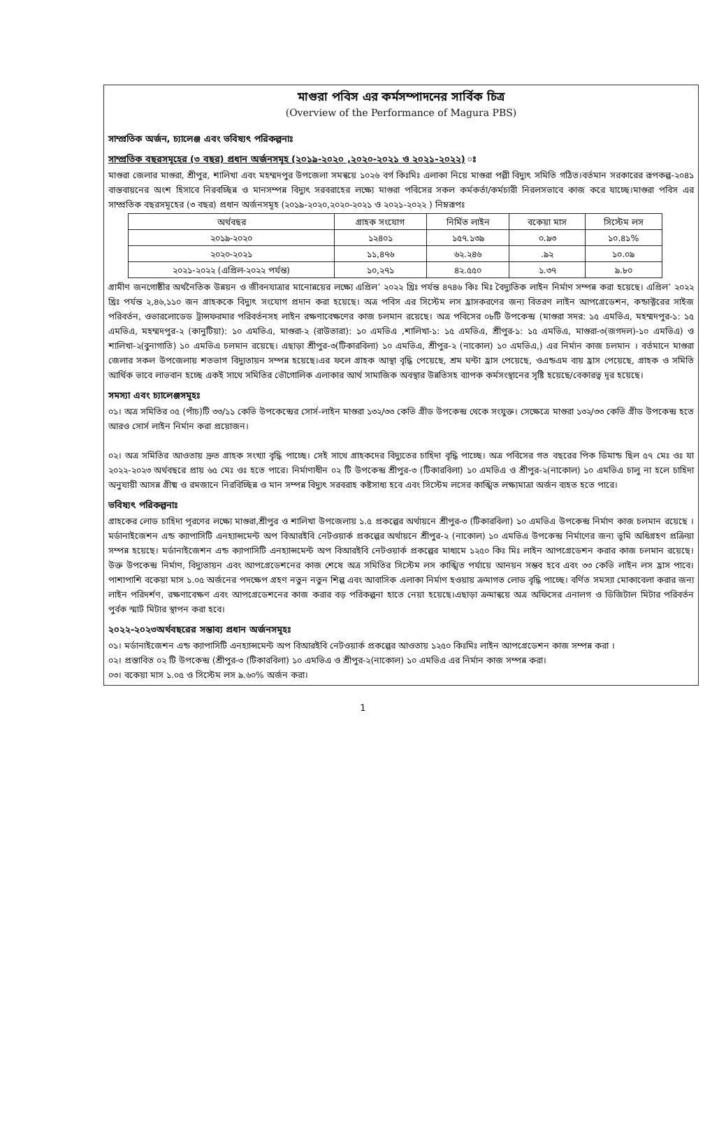মাগুরা পবিস এর কর্মসম্পাদনের সার্বিক চিত্র
(Overview of the Performance of Magura PBS)
সাম্প্রতিক অর্জন, চ্যালেঞ্জ এবং ভবিষ্যৎ পরিকল্পনাঃ
সাম্প্রতিক বছরসমূহের (৩ বছর) প্রধান অর্জনসমূহ (২০১৯-২০২০ ,২০২০-২০২১ ও ২০২১-২০২২) ঃ
মাগুরা জেলার মাগুরা, শ্রীপুর, শালিখা এবং মহম্মদপুর উপজেলা সমন্বয়ে ১০২৬ বর্গ কিঃমিঃ এলাকা নিয়ে মাগুরা পল্লী বিদ্যুৎ সমিতি গঠিত।বর্তমান সরকারের রূপকল্প-২০৪১ বাস্তবায়নের অংশ হিসাবে নিরবচ্ছিন্ন ও মানসম্পন্ন বিদ্যুৎ সরবরাহের লক্ষ্যে মাগুরা পবিসের সকল কর্মকর্তা/কর্মচারী নিরলসভাবে কাজ করে যাচ্ছে।মাগুরা পবিস এর সাম্প্রতিক বছরসমূহের (৩ বছর) প্রধান অর্জনসমূহ (২০১৯-২০২০,২০২০-২০২১ ও ২০২১-২০২২ ) নিম্নরূপঃ
| অর্থবছর | গ্রাহক সংযোগ | নির্মিত লাইন | বকেয়া মাস | সিস্টেম লস |
| --- | --- | --- | --- | --- |
| ২০১৯-২০২০ | ১২৪০১ | ১৫৭.১৩৯ | ০.৯৩ | ১০.৪১% |
| ২০২০-২০২১ | ১১,৪৭৬ | ৬২.২৪৬ | .৯২ | ১০.০৯ |
| ২০২১-২০২২ (এপ্রিল-২০২২ পর্যন্ত) | ১০,২৭১ | ৪২.৫৫০ | ১.৩৭ | ৯.৮০ |
গ্রামীণ জনগোষ্ঠীর অর্থনৈতিক উন্নয়ন ও জীবনযাত্রার মানোন্নয়ের লক্ষ্যে এপ্রিল’ ২০২২ খ্রিঃ পর্যন্ত ৪৭৪৬ কিঃ মিঃ বৈদ্যুতিক লাইন নির্মাণ সম্পন্ন করা হয়েছে। এপ্রিল’ ২০২২ খ্রিঃ পর্যন্ত ২,৪৬,১১০ জন গ্রাহককে বিদ্যুৎ সংযোগ প্রদান করা হয়েছে। অত্র পবিস এর সিস্টেম লস হ্রাসকরণের জন্য বিতরণ লাইন আপগ্রেডেশন, কন্ডাক্টরের সাইজ পরিবর্তন, ওভারলোডেড ট্রান্সফরমার পরিবর্তনসহ লাইন রক্ষণাবেক্ষণের কাজ চলমান রয়েছে। অত্র পবিসের ০৮টি উপকেন্দ্র (মাগুরা সদর: ১৫ এমভিএ, মহম্মদপুর-১: ১৫ এমভিএ, মহম্মদপুর-২ (কানুটিয়া): ১০ এমভিএ, মাগুরা-২ (রাউতারা): ১০ এমভিএ ,শালিখা-১: ১৫ এমভিএ, শ্রীপুর-১: ১৫ এমভিএ, মাগুরা-৩(জগদল)-১০ এমভিএ) ও শালিখা-২(বুনাগাতি) ১০ এমভিএ চলমান রয়েছে। এছাড়া শ্রীপুর-৩(টিকারবিলা) ১০ এমভিএ, শ্রীপুর-২ (নাকোল) ১০ এমভিএ,) এর নির্মান কাজ চলমান । বর্তমানে মাগুরা জেলার সকল উপজেলায় শতভাগ বিদ্যুতায়ন সম্পন্ন হয়েছে।এর ফলে গ্রাহক আস্থা বৃদ্ধি পেয়েছে, শ্রম ঘন্টা হ্রাস পেয়েছে, ওএন্ডএম ব্যয় হ্রাস পেয়েছে, গ্রাহক ও সমিতি আর্থিক ভাবে লাভবান হচ্ছে একই সাথে সমিতির ভৌগোলিক এলাকার আর্থ সামাজিক অবস্থার উন্নতিসহ ব্যাপক কর্মসংস্থানের সৃষ্টি হয়েছে/বেকারত্ব দূর হয়েছে।
সমস্যা এবং চ্যালেঞ্জসমূহঃ
০১। অত্র সমিতির ০৫ (পাঁচ)টি ৩৩/১১ কেভি উপকেন্দ্রের সোর্স-লাইন মাগুরা ১৩২/৩৩ কেভি গ্রীড উপকেন্দ্র থেকে সংযুক্ত। সেক্ষেত্রে মাগুরা ১৩২/৩৩ কেভি গ্রীড উপকেন্দ্র হতে আরও সোর্স লাইন নির্মান করা প্রয়োজন।
০২। অত্র সমিতির আওতায় দ্রুত গ্রাহক সংখ্যা বৃদ্ধি পাচ্ছে। সেই সাথে গ্রাহকদের বিদ্যুতের চাহিদা বৃদ্ধি পাচ্ছে। অত্র পবিসের গত বছরের পিক ডিমান্ড ছিল ৫৭ মেঃ ওঃ যা ২০২২-২০২৩ অর্থবছরে প্রায় ৬৫ মেঃ ওঃ হতে পারে। নির্মাণাধীন ০২ টি উপকেন্দ্র শ্রীপুর-৩ (টিকারবিলা) ১০ এমভিএ ও শ্রীপুর-২(নাকোল) ১০ এমভিএ চালু না হলে চাহিদা অনুযায়ী আসন্ন গ্রীষ্ম ও রমজানে নিরবিচ্ছিন্ন ও মান সম্পন্ন বিদ্যুৎ সরবরাহ কষ্টসাধ্য হবে এবং সিস্টেম লসের কাঙ্খিত লক্ষ্যমাত্রা অর্জন ব্যহত হতে পারে।
ভবিষ্যৎ পরিকল্পনাঃ
গ্রাহকের লোড চাহিদা পূরণের লক্ষ্যে মাগুরা,শ্রীপুর ও শালিখা উপজেলায় ১.৫ প্রকল্পের অর্থায়নে শ্রীপুর-৩ (টিকারবিলা) ১০ এমভিএ উপকেন্দ্র নির্মাণ কাজ চলমান রয়েছে । মর্ডানাইজেশন এন্ড ক্যাপাসিটি এনহ্যান্সমেন্ট অপ বিআরইবি নেটওয়ার্ক প্রকল্পের অর্থায়নে শ্রীপুর-২ (নাকোল) ১০ এমভিএ উপকেন্দ্র নির্মাণের জন্য ভূমি অধিগ্রহণ প্রক্রিয়া সম্পন্ন হয়েছে। মর্ডানাইজেশন এন্ড ক্যাপাসিটি এনহ্যান্সমেন্ট অপ বিআরইবি নেটওয়ার্ক প্রকল্পের মাধ্যমে ১২৫০ কিঃ মিঃ লাইন আপগ্রেডেশন করার কাজ চলমান রয়েছে। উক্ত উপকেন্দ্র নির্মাণ, বিদ্যুতায়ন এবং আপগ্রেডেশনের কাজ শেষে অত্র সমিতির সিস্টেম লস কাঙ্খিত পর্যায়ে আনয়ন সম্ভব হবে এবং ৩৩ কেভি লাইন লস হ্রাস পাবে। পাশাপাশি বকেয়া মাস ১.০৫ অর্জনের পদক্ষেপ গ্রহণ নতুন নতুন শিল্প এবং আবাসিক এলাকা নির্মাণ হওয়ায় ক্রমাগত লোড বৃদ্ধি পাচ্ছে। বর্ণিত সমস্যা মোকাবেলা করার জন্য লাইন পরিদর্শণ, রক্ষণাবেক্ষণ এবং আপগ্রেডেশনের কাজ করার বড় পরিকল্পনা হাতে নেয়া হয়েছে।এছাড়া ক্রমান্বয়ে অত্র অফিসের এনালগ ও ডিজিটাল মিটার পরিবর্তন পুর্বক স্মার্ট মিটার স্থাপন করা হবে।
২০২২-২০২৩অর্থবছরের সম্ভাব্য প্রধান অর্জনসমূহঃ
০১। মর্ডানাইজেশন এন্ড ক্যাপাসিটি এনহ্যান্সমেন্ট অপ বিআরইবি নেটওয়ার্ক প্রকল্পের আওতায় ১২৫০ কিঃমিঃ লাইন আপগ্রেডেশন কাজ সম্পন্ন করা ।
০২। প্রস্তাবিত ০২ টি উপকেন্দ্র (শ্রীপুর-৩ (টিকারবিলা) ১০ এমভিএ ও শ্রীপুর-২(নাকোল) ১০ এমভিএ এর নির্মান কাজ সম্পন্ন করা।
০৩। বকেয়া মাস ১.০৫ ও সিস্টেম লস ৯.৬০% অর্জন করা।
1